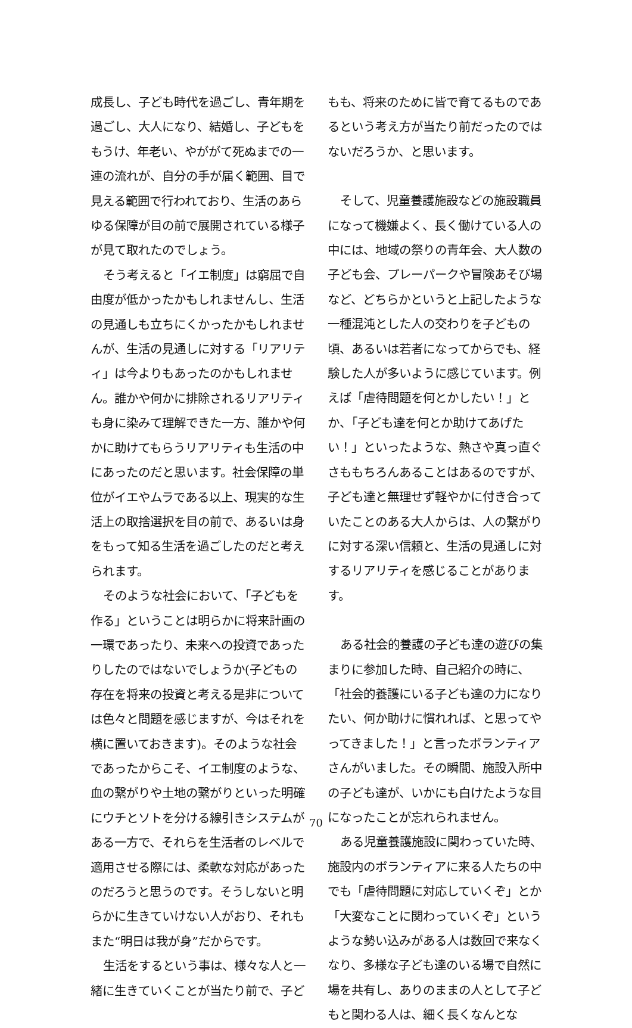成長し、子ども時代を過ごし、青年期を過ごし、大人になり、結婚し、子どもをもうけ、年老い、やががて死ぬまでの一連の流れが、自分の手が届く範囲、目で見える範囲で行われており、生活のあらゆる保障が目の前で展開されている様子が見て取れたのでしょう。
そう考えると「イエ制度」は窮屈で自由度が低かったかもしれませんし、生活の見通しも立ちにくかったかもしれませんが、生活の見通しに対する「リアリティ」は今よりもあったのかもしれません。誰かや何かに排除されるリアリティも身に染みて理解できた一方、誰かや何かに助けてもらうリアリティも生活の中にあったのだと思います。社会保障の単位がイエやムラである以上、現実的な生活上の取捨選択を目の前で、あるいは身をもって知る生活を過ごしたのだと考えられます。
そのような社会において、「子どもを作る」ということは明らかに将来計画の一環であったり、未来への投資であったりしたのではないでしょうか(子どもの存在を将来の投資と考える是非については色々と問題を感じますが、今はそれを横に置いておきます)。そのような社会であったからこそ、イエ制度のような、血の繋がりや土地の繋がりといった明確にウチとソトを分ける線引きシステムがある一方で、それらを生活者のレベルで適用させる際には、柔軟な対応があったのだろうと思うのです。そうしないと明らかに生きていけない人がおり、それもまた“明日は我が身”だからです。
生活をするという事は、様々な人と一緒に生きていくことが当たり前で、子ど
もも、将来のために皆で育てるものであるという考え方が当たり前だったのではないだろうか、と思います。
そして、児童養護施設などの施設職員になって機嫌よく、長く働けている人の中には、地域の祭りの青年会、大人数の子ども会、プレーパークや冒険あそび場など、どちらかというと上記したような一種混沌とした人の交わりを子どもの頃、あるいは若者になってからでも、経験した人が多いように感じています。例えば「虐待問題を何とかしたい！」とか、「子ども達を何とか助けてあげたい！」といったような、熱さや真っ直ぐさももちろんあることはあるのですが、子ども達と無理せず軽やかに付き合っていたことのある大人からは、人の繋がりに対する深い信頼と、生活の見通しに対するリアリティを感じることがあります。
ある社会的養護の子ども達の遊びの集まりに参加した時、自己紹介の時に、「社会的養護にいる子ども達の力になりたい、何か助けに慣れれば、と思ってやってきました！」と言ったボランティアさんがいました。その瞬間、施設入所中の子ども達が、いかにも白けたような目になったことが忘れられません。
ある児童養護施設に関わっていた時、施設内のボランティアに来る人たちの中でも「虐待問題に対応していくぞ」とか「大変なことに関わっていくぞ」というような勢い込みがある人は数回で来なくなり、多様な子ども達のいる場で自然に場を共有し、ありのままの人として子どもと関わる人は、細く長くなんとな
70